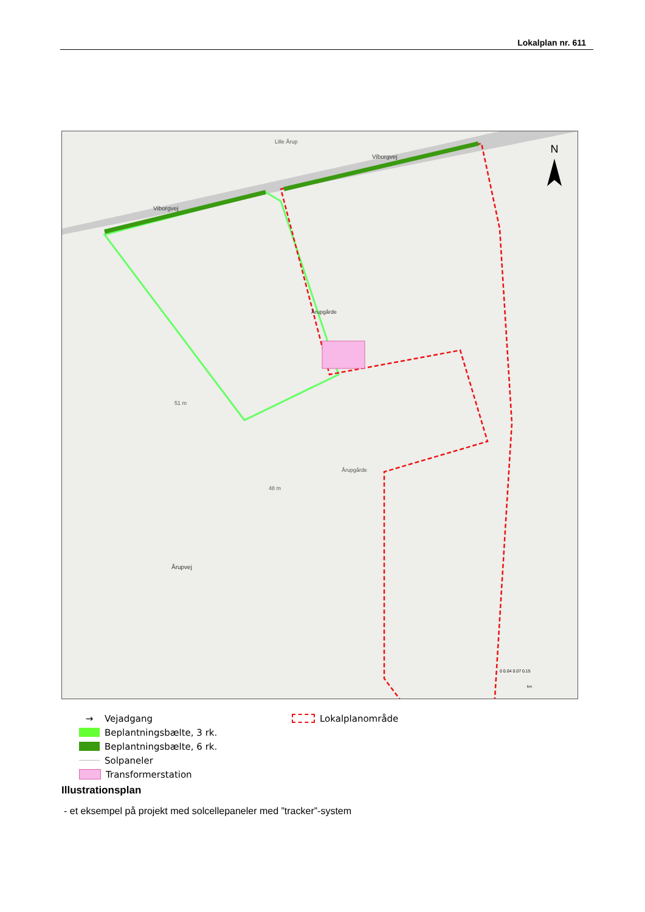Lokalplan nr. 611
N
Viborgvej
Viborgvej
51 m
48 m
Årupvej
Årupgårde
Lille Årup
Årupgårde
0 0.04 0.07 0.15
km
→
Vejadgang
Beplantningsbælte, 3 rk.
Beplantningsbælte, 6 rk.
Solpaneler
Transformerstation
Lokalplanområde
Illustrationsplan
- et eksempel på projekt med solcellepaneler med ”tracker”-system